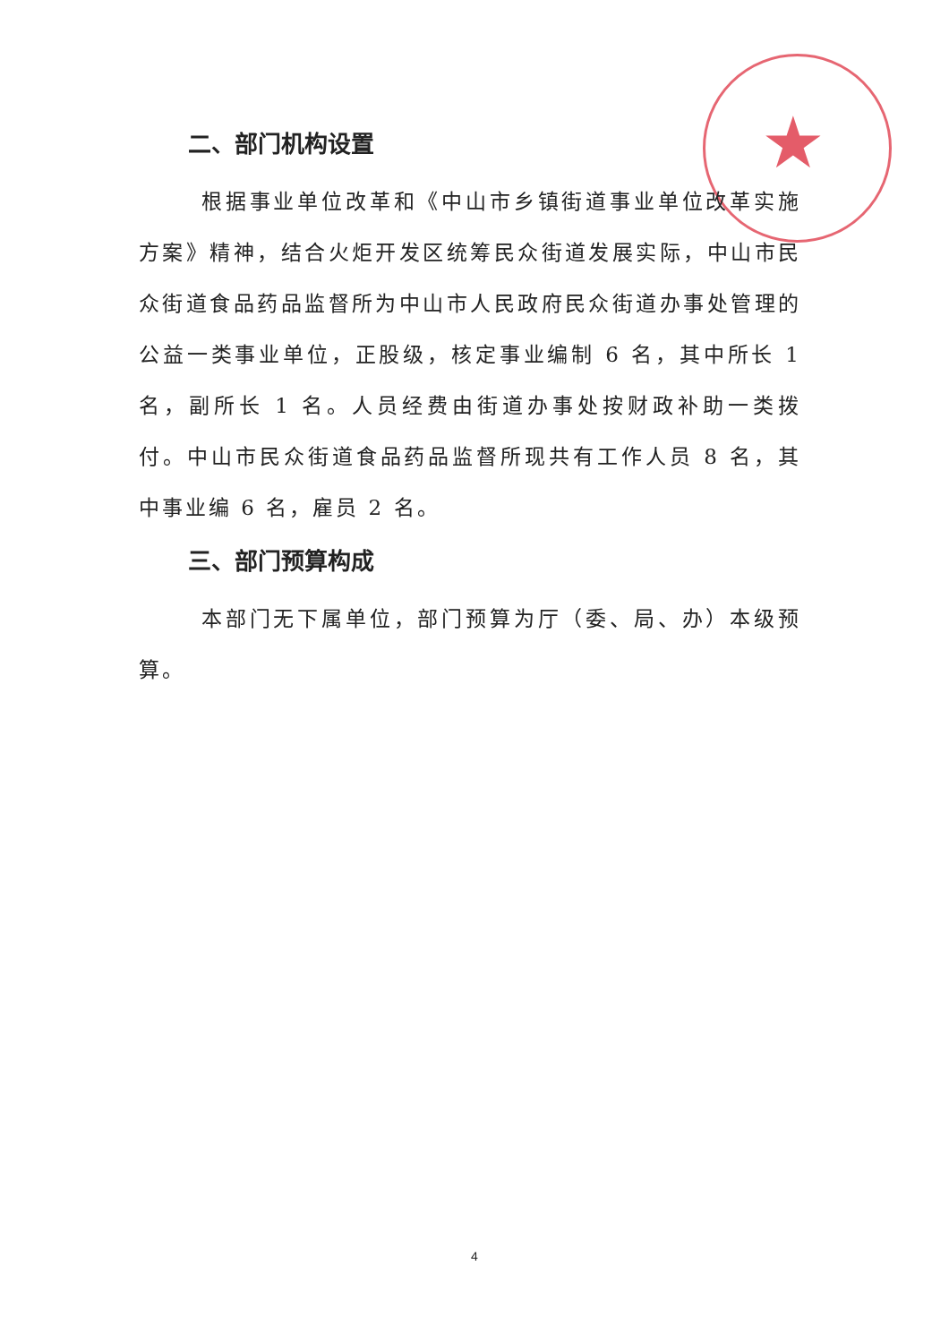★
二、部门机构设置
根据事业单位改革和《中山市乡镇街道事业单位改革实施方案》精神，结合火炬开发区统筹民众街道发展实际，中山市民众街道食品药品监督所为中山市人民政府民众街道办事处管理的公益一类事业单位，正股级，核定事业编制 6 名，其中所长 1 名，副所长 1 名。人员经费由街道办事处按财政补助一类拨付。中山市民众街道食品药品监督所现共有工作人员 8 名，其中事业编 6 名，雇员 2 名。
三、部门预算构成
本部门无下属单位，部门预算为厅（委、局、办）本级预算。
4